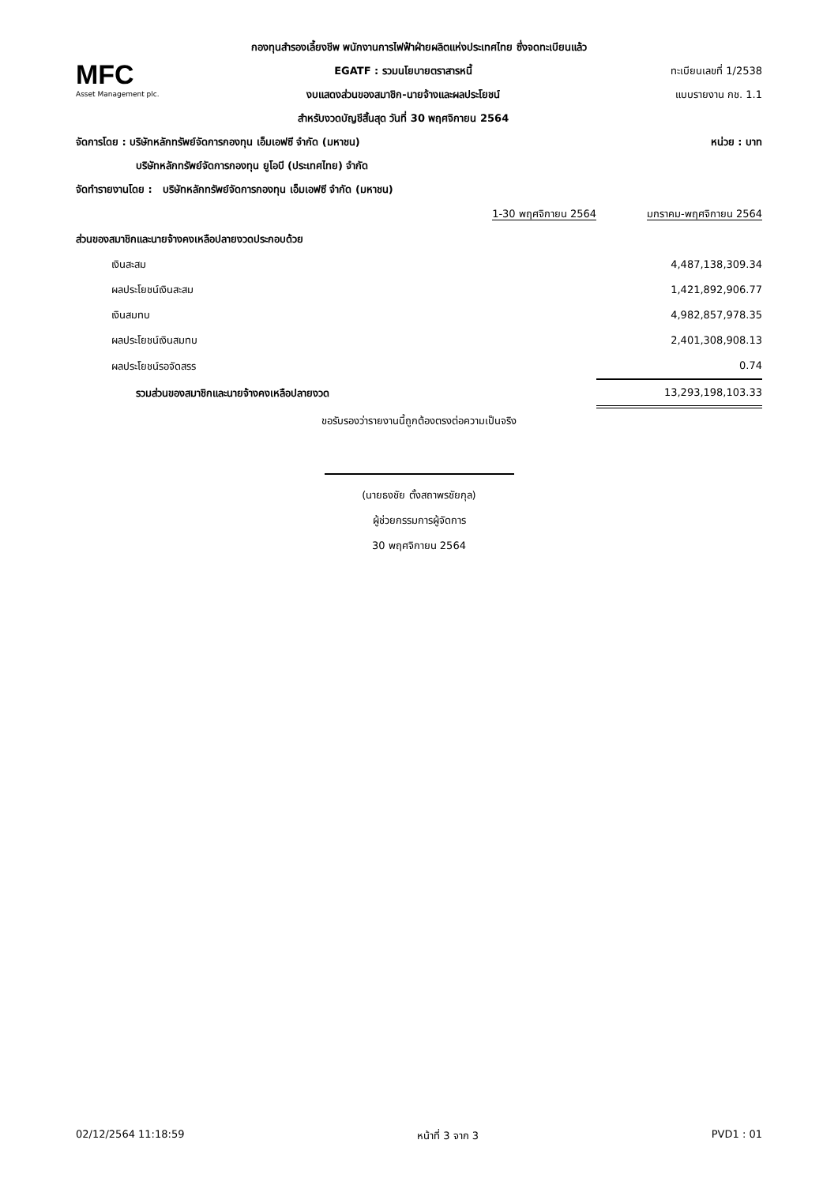กองทุนสำรองเลี้ยงชีพ พนักงานการไฟฟ้าฝ่ายผลิตแห่งประเทศไทย ซึ่งจดทะเบียนแล้ว
MFC
Asset Management plc.
EGATF : รวมนโยบายตราสารหนี้
งบแสดงส่วนของสมาชิก-นายจ้างและผลประโยชน์
สำหรับงวดบัญชีสิ้นสุด วันที่ 30 พฤศจิกายน 2564
ทะเบียนเลขที่ 1/2538
แบบรายงาน กช. 1.1
จัดการโดย : บริษัทหลักทรัพย์จัดการกองทุน เอ็มเอฟซี จำกัด (มหาชน) หน่วย : บาท
บริษัทหลักทรัพย์จัดการกองทุน ยูโอบี (ประเทศไทย) จำกัด
จัดทำรายงานโดย : บริษัทหลักทรัพย์จัดการกองทุน เอ็มเอฟซี จำกัด (มหาชน)
| | 1-30 พฤศจิกายน 2564 | มกราคม-พฤศจิกายน 2564 |
| --- | --- | --- |
| ส่วนของสมาชิกและนายจ้างคงเหลือปลายงวดประกอบด้วย | | |
| เงินสะสม | | 4,487,138,309.34 |
| ผลประโยชน์เงินสะสม | | 1,421,892,906.77 |
| เงินสมทบ | | 4,982,857,978.35 |
| ผลประโยชน์เงินสมทบ | | 2,401,308,908.13 |
| ผลประโยชน์รอจัดสรร | | 0.74 |
| รวมส่วนของสมาชิกและนายจ้างคงเหลือปลายงวด | | 13,293,198,103.33 |
ขอรับรองว่ารายงานนี้ถูกต้องตรงต่อความเป็นจริง
(นายธงชัย ตั้งสถาพรชัยกุล)
ผู้ช่วยกรรมการผู้จัดการ
30 พฤศจิกายน 2564
02/12/2564 11:18:59 หน้าที่ 3 จาก 3 PVD1 : 01